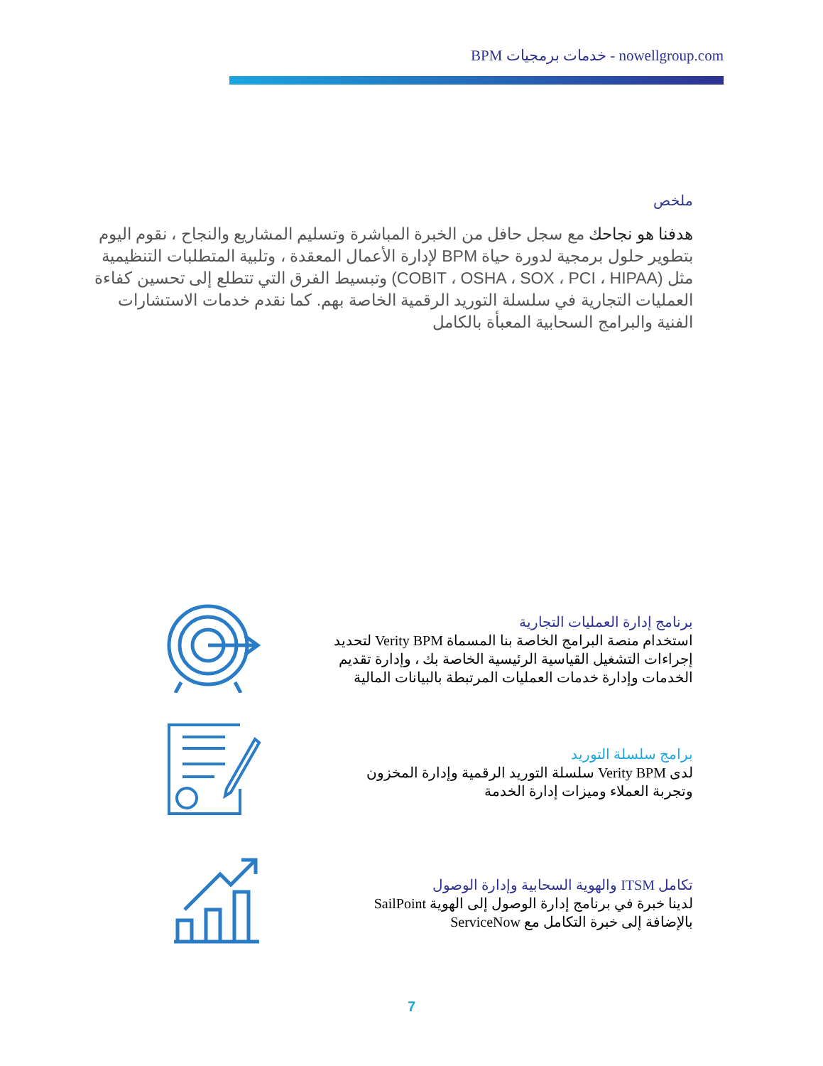BPM خدمات برمجيات - nowellgroup.com
ملخص
هدفنا هو نجاحك مع سجل حافل من الخبرة المباشرة وتسليم المشاريع والنجاح ، نقوم اليوم بتطوير حلول برمجية لدورة حياة BPM لإدارة الأعمال المعقدة ، وتلبية المتطلبات التنظيمية مثل (COBIT ، OSHA ، SOX ، PCI ، HIPAA) وتبسيط الفرق التي تتطلع إلى تحسين كفاءة العمليات التجارية في سلسلة التوريد الرقمية الخاصة بهم. كما نقدم خدمات الاستشارات الفنية والبرامج السحابية المعبأة بالكامل
برنامج إدارة العمليات التجارية
استخدام منصة البرامج الخاصة بنا المسماة Verity BPM لتحديد إجراءات التشغيل القياسية الرئيسية الخاصة بك ، وإدارة تقديم الخدمات وإدارة خدمات العمليات المرتبطة بالبيانات المالية
برامج سلسلة التوريد
لدى Verity BPM سلسلة التوريد الرقمية وإدارة المخزون وتجربة العملاء وميزات إدارة الخدمة
تكامل ITSM والهوية السحابية وإدارة الوصول
لدينا خبرة في برنامج إدارة الوصول إلى الهوية SailPoint بالإضافة إلى خبرة التكامل مع ServiceNow
7